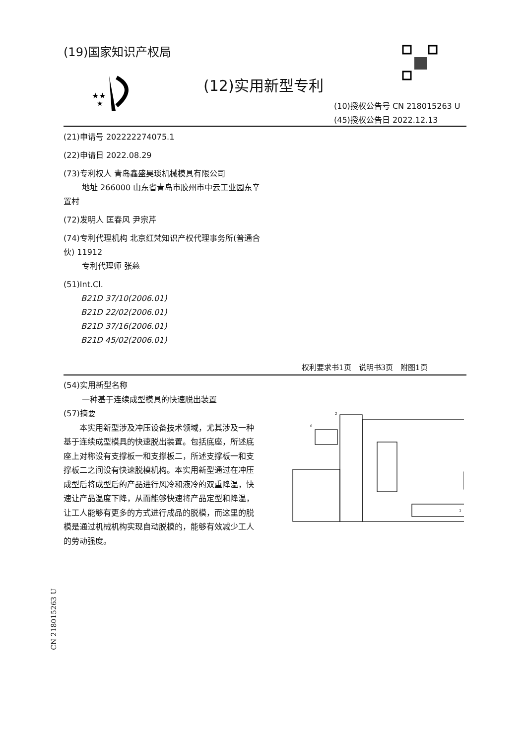(19)国家知识产权局
★★
★
(12)实用新型专利
(10)授权公告号 CN 218015263 U
(45)授权公告日 2022.12.13
(21)申请号 202222274075.1
(22)申请日 2022.08.29
(73)专利权人 青岛鑫盛昊琰机械模具有限公司
地址 266000 山东省青岛市胶州市中云工业园东辛置村
(72)发明人 匡春风 尹宗芹
(74)专利代理机构 北京红梵知识产权代理事务所(普通合伙) 11912
专利代理师 张慈
(51)Int.Cl.
B21D 37/10(2006.01)
B21D 22/02(2006.01)
B21D 37/16(2006.01)
B21D 45/02(2006.01)
权利要求书1页　说明书3页　附图1页
(54)实用新型名称
一种基于连续成型模具的快速脱出装置
(57)摘要
本实用新型涉及冲压设备技术领域，尤其涉及一种基于连续成型模具的快速脱出装置。包括底座，所述底座上对称设有支撑板一和支撑板二，所述支撑板一和支撑板二之间设有快速脱模机构。本实用新型通过在冲压成型后将成型后的产品进行风冷和液冷的双重降温，快速让产品温度下降，从而能够快速将产品定型和降温，让工人能够有更多的方式进行成品的脱模，而这里的脱模是通过机械机构实现自动脱模的，能够有效减少工人的劳动强度。
6
2
1
CN 218015263 U